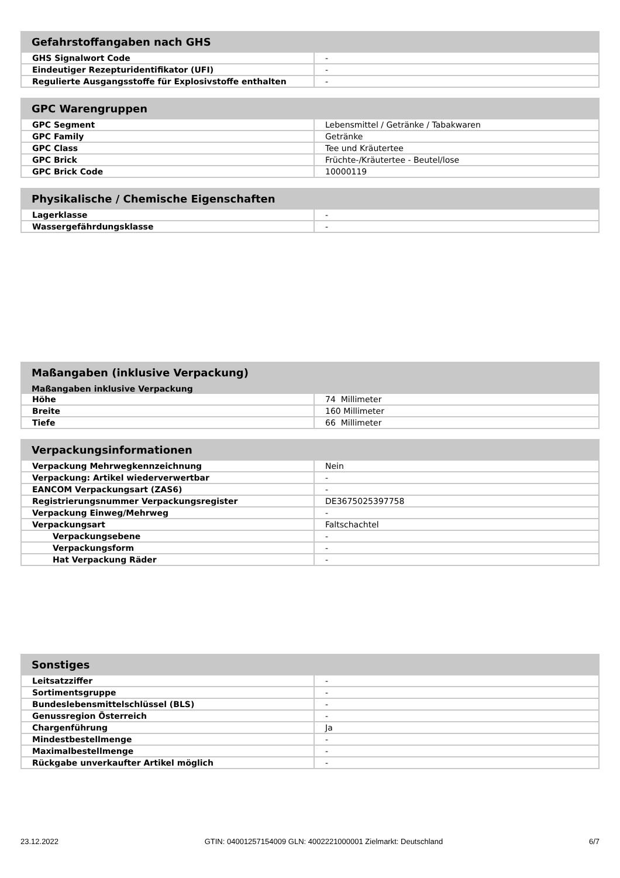| Gefahrstoffangaben nach GHS | |
| --- | --- |
| GHS Signalwort Code | - |
| Eindeutiger Rezepturidentifikator (UFI) | - |
| Regulierte Ausgangsstoffe für Explosivstoffe enthalten | - |
| GPC Warengruppen | |
| --- | --- |
| GPC Segment | Lebensmittel / Getränke / Tabakwaren |
| GPC Family | Getränke |
| GPC Class | Tee und Kräutertee |
| GPC Brick | Früchte-/Kräutertee - Beutel/lose |
| GPC Brick Code | 10000119 |
| Physikalische / Chemische Eigenschaften | |
| --- | --- |
| Lagerklasse | - |
| Wassergefährdungsklasse | - |
| Maßangaben (inklusive Verpackung) | |
| --- | --- |
| Maßangaben inklusive Verpackung | |
| Höhe | 74 Millimeter |
| Breite | 160 Millimeter |
| Tiefe | 66 Millimeter |
| Verpackungsinformationen | |
| --- | --- |
| Verpackung Mehrwegkennzeichnung | Nein |
| Verpackung: Artikel wiederverwertbar | - |
| EANCOM Verpackungsart (ZAS6) | - |
| Registrierungsnummer Verpackungsregister | DE3675025397758 |
| Verpackung Einweg/Mehrweg | - |
| Verpackungsart | Faltschachtel |
| Verpackungsebene | - |
| Verpackungsform | - |
| Hat Verpackung Räder | - |
| Sonstiges | |
| --- | --- |
| Leitsatzziffer | - |
| Sortimentsgruppe | - |
| Bundeslebensmittelschlüssel (BLS) | - |
| Genussregion Österreich | - |
| Chargenführung | Ja |
| Mindestbestellmenge | - |
| Maximalbestellmenge | - |
| Rückgabe unverkaufter Artikel möglich | - |
23.12.2022 GTIN: 04001257154009 GLN: 4002221000001 Zielmarkt: Deutschland 6/7